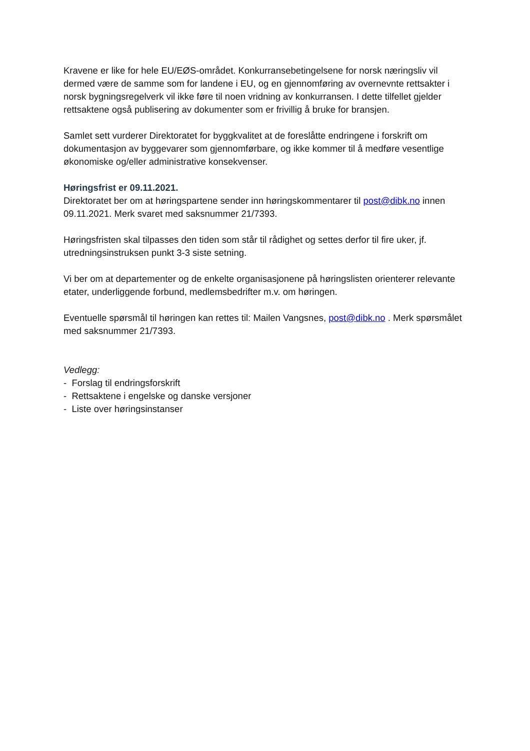Kravene er like for hele EU/EØS-området. Konkurransebetingelsene for norsk næringsliv vil dermed være de samme som for landene i EU, og en gjennomføring av overnevnte rettsakter i norsk bygningsregelverk vil ikke føre til noen vridning av konkurransen. I dette tilfellet gjelder rettsaktene også publisering av dokumenter som er frivillig å bruke for bransjen.
Samlet sett vurderer Direktoratet for byggkvalitet at de foreslåtte endringene i forskrift om dokumentasjon av byggevarer som gjennomførbare, og ikke kommer til å medføre vesentlige økonomiske og/eller administrative konsekvenser.
Høringsfrist er 09.11.2021.
Direktoratet ber om at høringspartene sender inn høringskommentarer til post@dibk.no innen 09.11.2021. Merk svaret med saksnummer 21/7393.
Høringsfristen skal tilpasses den tiden som står til rådighet og settes derfor til fire uker, jf. utredningsinstruksen punkt 3-3 siste setning.
Vi ber om at departementer og de enkelte organisasjonene på høringslisten orienterer relevante etater, underliggende forbund, medlemsbedrifter m.v. om høringen.
Eventuelle spørsmål til høringen kan rettes til: Mailen Vangsnes, post@dibk.no . Merk spørsmålet med saksnummer 21/7393.
Vedlegg:
- Forslag til endringsforskrift
- Rettsaktene i engelske og danske versjoner
- Liste over høringsinstanser